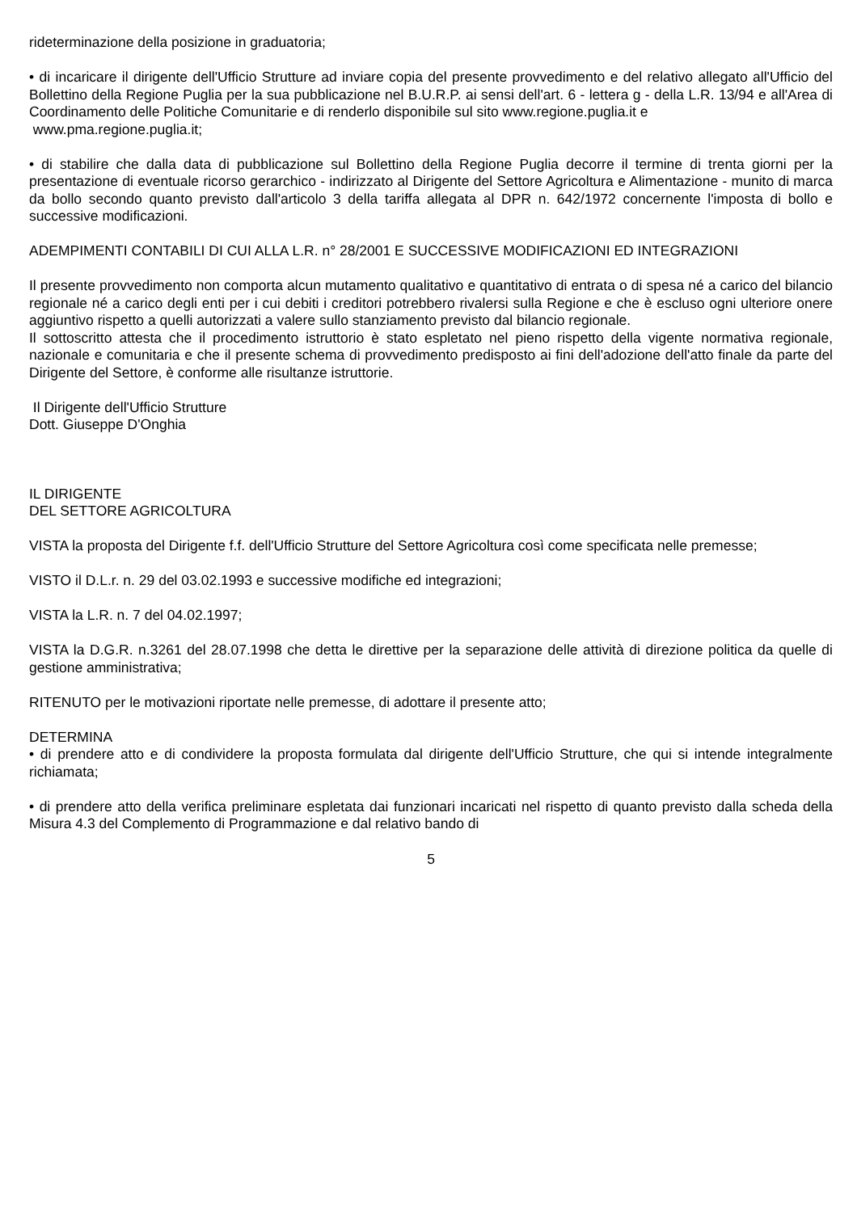rideterminazione della posizione in graduatoria;
• di incaricare il dirigente dell'Ufficio Strutture ad inviare copia del presente provvedimento e del relativo allegato all'Ufficio del Bollettino della Regione Puglia per la sua pubblicazione nel B.U.R.P. ai sensi dell'art. 6 - lettera g - della L.R. 13/94 e all'Area di Coordinamento delle Politiche Comunitarie e di renderlo disponibile sul sito www.regione.puglia.it e
www.pma.regione.puglia.it;
• di stabilire che dalla data di pubblicazione sul Bollettino della Regione Puglia decorre il termine di trenta giorni per la presentazione di eventuale ricorso gerarchico - indirizzato al Dirigente del Settore Agricoltura e Alimentazione - munito di marca da bollo secondo quanto previsto dall'articolo 3 della tariffa allegata al DPR n. 642/1972 concernente l'imposta di bollo e successive modificazioni.
ADEMPIMENTI CONTABILI DI CUI ALLA L.R. n° 28/2001 E SUCCESSIVE MODIFICAZIONI ED INTEGRAZIONI
Il presente provvedimento non comporta alcun mutamento qualitativo e quantitativo di entrata o di spesa né a carico del bilancio regionale né a carico degli enti per i cui debiti i creditori potrebbero rivalersi sulla Regione e che è escluso ogni ulteriore onere aggiuntivo rispetto a quelli autorizzati a valere sullo stanziamento previsto dal bilancio regionale.
Il sottoscritto attesta che il procedimento istruttorio è stato espletato nel pieno rispetto della vigente normativa regionale, nazionale e comunitaria e che il presente schema di provvedimento predisposto ai fini dell'adozione dell'atto finale da parte del Dirigente del Settore, è conforme alle risultanze istruttorie.
Il Dirigente dell'Ufficio Strutture
Dott. Giuseppe D'Onghia
IL DIRIGENTE
DEL SETTORE AGRICOLTURA
VISTA la proposta del Dirigente f.f. dell'Ufficio Strutture del Settore Agricoltura così come specificata nelle premesse;
VISTO il D.L.r. n. 29 del 03.02.1993 e successive modifiche ed integrazioni;
VISTA la L.R. n. 7 del 04.02.1997;
VISTA la D.G.R. n.3261 del 28.07.1998 che detta le direttive per la separazione delle attività di direzione politica da quelle di gestione amministrativa;
RITENUTO per le motivazioni riportate nelle premesse, di adottare il presente atto;
DETERMINA
• di prendere atto e di condividere la proposta formulata dal dirigente dell'Ufficio Strutture, che qui si intende integralmente richiamata;
• di prendere atto della verifica preliminare espletata dai funzionari incaricati nel rispetto di quanto previsto dalla scheda della Misura 4.3 del Complemento di Programmazione e dal relativo bando di
5